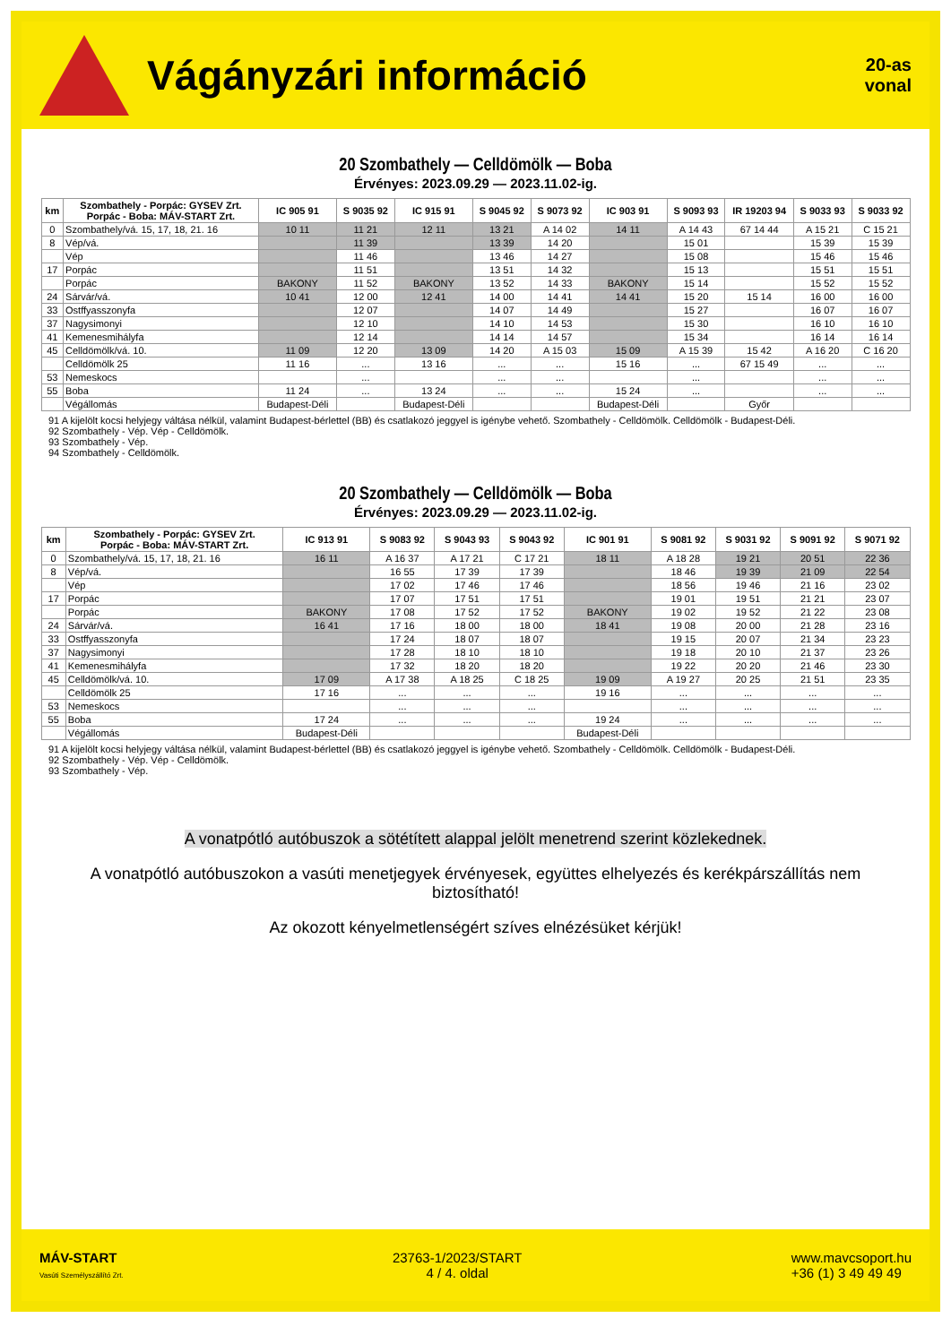Vágányzári információ
20-as
vonal
20 Szombathely — Celldömölk — Boba
Érvényes: 2023.09.29 — 2023.11.02-ig.
| km | Szombathely - Porpác: GYSEV Zrt. Porpác - Boba: MÁV-START Zrt. | IC 905 91 | S 9035 92 | IC 915 91 | S 9045 92 | S 9073 92 | IC 903 91 | S 9093 93 | IR 19203 94 | S 9033 93 | S 9033 92 |
| --- | --- | --- | --- | --- | --- | --- | --- | --- | --- | --- | --- |
| 0 | Szombathely/vá. 15, 17, 18, 21. 16 | 10 11 | 11 21 | 12 11 | 13 21 | A 14 02 | 14 11 | A 14 43 | 67 14 44 | A 15 21 | C 15 21 |
| 8 | Vép/vá. | | 11 39 | | 13 39 | 14 20 | | 15 01 | | 15 39 | 15 39 |
| | Vép | | 11 46 | | 13 46 | 14 27 | | 15 08 | | 15 46 | 15 46 |
| 17 | Porpác | | 11 51 | | 13 51 | 14 32 | | 15 13 | | 15 51 | 15 51 |
| | Porpác | BAKONY | 11 52 | BAKONY | 13 52 | 14 33 | BAKONY | 15 14 | | 15 52 | 15 52 |
| 24 | Sárvár/vá. | 10 41 | 12 00 | 12 41 | 14 00 | 14 41 | 14 41 | 15 20 | 15 14 | 16 00 | 16 00 |
| 33 | Ostffyasszonyfa | | 12 07 | | 14 07 | 14 49 | | 15 27 | | 16 07 | 16 07 |
| 37 | Nagysimonyi | | 12 10 | | 14 10 | 14 53 | | 15 30 | | 16 10 | 16 10 |
| 41 | Kemenesmihályfa | | 12 14 | | 14 14 | 14 57 | | 15 34 | | 16 14 | 16 14 |
| 45 | Celldömölk/vá. 10. | 11 09 | 12 20 | 13 09 | 14 20 | A 15 03 | 15 09 | A 15 39 | 15 42 | A 16 20 | C 16 20 |
| | Celldömölk 25 | 11 16 | ... | 13 16 | ... | ... | 15 16 | ... | 67 15 49 | ... | ... |
| 53 | Nemeskocs | | ... | | ... | ... | | ... | | ... | ... |
| 55 | Boba | 11 24 | ... | 13 24 | ... | ... | 15 24 | ... | | ... | ... |
| | Végállomás | Budapest-Déli | | Budapest-Déli | | | Budapest-Déli | | Győr | | |
91 A kijelölt kocsi helyjegy váltása nélkül, valamint Budapest-bérlettel (BB) és csatlakozó jeggyel is igénybe vehető. Szombathely - Celldömölk. Celldömölk - Budapest-Déli.
92 Szombathely - Vép. Vép - Celldömölk.
93 Szombathely - Vép.
94 Szombathely - Celldömölk.
20 Szombathely — Celldömölk — Boba
Érvényes: 2023.09.29 — 2023.11.02-ig.
| km | Szombathely - Porpác: GYSEV Zrt. Porpác - Boba: MÁV-START Zrt. | IC 913 91 | S 9083 92 | S 9043 93 | S 9043 92 | IC 901 91 | S 9081 92 | S 9031 92 | S 9091 92 | S 9071 92 |
| --- | --- | --- | --- | --- | --- | --- | --- | --- | --- | --- |
| 0 | Szombathely/vá. 15, 17, 18, 21. 16 | 16 11 | A 16 37 | A 17 21 | C 17 21 | 18 11 | A 18 28 | 19 21 | 20 51 | 22 36 |
| 8 | Vép/vá. | | 16 55 | 17 39 | 17 39 | | 18 46 | 19 39 | 21 09 | 22 54 |
| | Vép | | 17 02 | 17 46 | 17 46 | | 18 56 | 19 46 | 21 16 | 23 02 |
| 17 | Porpác | | 17 07 | 17 51 | 17 51 | | 19 01 | 19 51 | 21 21 | 23 07 |
| | Porpác | BAKONY | 17 08 | 17 52 | 17 52 | BAKONY | 19 02 | 19 52 | 21 22 | 23 08 |
| 24 | Sárvár/vá. | 16 41 | 17 16 | 18 00 | 18 00 | 18 41 | 19 08 | 20 00 | 21 28 | 23 16 |
| 33 | Ostffyasszonyfa | | 17 24 | 18 07 | 18 07 | | 19 15 | 20 07 | 21 34 | 23 23 |
| 37 | Nagysimonyi | | 17 28 | 18 10 | 18 10 | | 19 18 | 20 10 | 21 37 | 23 26 |
| 41 | Kemenesmihályfa | | 17 32 | 18 20 | 18 20 | | 19 22 | 20 20 | 21 46 | 23 30 |
| 45 | Celldömölk/vá. 10. | 17 09 | A 17 38 | A 18 25 | C 18 25 | 19 09 | A 19 27 | 20 25 | 21 51 | 23 35 |
| | Celldömölk 25 | 17 16 | ... | ... | ... | 19 16 | ... | ... | ... | ... |
| 53 | Nemeskocs | | ... | ... | ... | | ... | ... | ... | ... |
| 55 | Boba | 17 24 | ... | ... | ... | 19 24 | ... | ... | ... | ... |
| | Végállomás | Budapest-Déli | | | | Budapest-Déli | | | | |
91 A kijelölt kocsi helyjegy váltása nélkül, valamint Budapest-bérlettel (BB) és csatlakozó jeggyel is igénybe vehető. Szombathely - Celldömölk. Celldömölk - Budapest-Déli.
92 Szombathely - Vép. Vép - Celldömölk.
93 Szombathely - Vép.
A vonatpótló autóbuszok a sötétített alappal jelölt menetrend szerint közlekednek.
A vonatpótló autóbuszokon a vasúti menetjegyek érvényesek, együttes elhelyezés és kerékpárszállítás nem biztosítható!
Az okozott kényelmetlenségért szíves elnézésüket kérjük!
MÁV-START
Vasúti Személyszállító Zrt.
23763-1/2023/START
4 / 4. oldal
www.mavcsoport.hu
+36 (1) 3 49 49 49